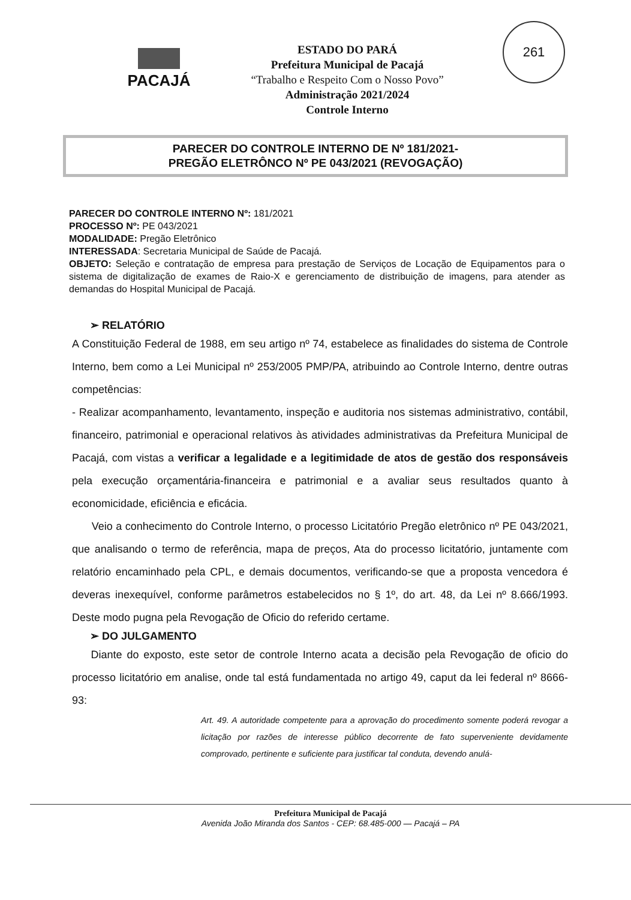PACAJÁ
ESTADO DO PARÁ
Prefeitura Municipal de Pacajá
“Trabalho e Respeito Com o Nosso Povo”
Administração 2021/2024
Controle Interno
261
PARECER DO CONTROLE INTERNO DE Nº 181/2021-
PREGÃO ELETRÔNCO Nº PE 043/2021 (REVOGAÇÃO)
PARECER DO CONTROLE INTERNO Nº: 181/2021
PROCESSO Nº: PE 043/2021
MODALIDADE: Pregão Eletrônico
INTERESSADA: Secretaria Municipal de Saúde de Pacajá.
OBJETO: Seleção e contratação de empresa para prestação de Serviços de Locação de Equipamentos para o sistema de digitalização de exames de Raio-X e gerenciamento de distribuição de imagens, para atender as demandas do Hospital Municipal de Pacajá.
➢ RELATÓRIO
A Constituição Federal de 1988, em seu artigo nº 74, estabelece as finalidades do sistema de Controle Interno, bem como a Lei Municipal nº 253/2005 PMP/PA, atribuindo ao Controle Interno, dentre outras competências:
- Realizar acompanhamento, levantamento, inspeção e auditoria nos sistemas administrativo, contábil, financeiro, patrimonial e operacional relativos às atividades administrativas da Prefeitura Municipal de Pacajá, com vistas a verificar a legalidade e a legitimidade de atos de gestão dos responsáveis pela execução orçamentária-financeira e patrimonial e a avaliar seus resultados quanto à economicidade, eficiência e eficácia.
Veio a conhecimento do Controle Interno, o processo Licitatório Pregão eletrônico nº PE 043/2021, que analisando o termo de referência, mapa de preços, Ata do processo licitatório, juntamente com relatório encaminhado pela CPL, e demais documentos, verificando-se que a proposta vencedora é deveras inexequível, conforme parâmetros estabelecidos no § 1º, do art. 48, da Lei nº 8.666/1993. Deste modo pugna pela Revogação de Oficio do referido certame.
➢ DO JULGAMENTO
Diante do exposto, este setor de controle Interno acata a decisão pela Revogação de oficio do processo licitatório em analise, onde tal está fundamentada no artigo 49, caput da lei federal nº 8666-93:
Art. 49. A autoridade competente para a aprovação do procedimento somente poderá revogar a licitação por razões de interesse público decorrente de fato superveniente devidamente comprovado, pertinente e suficiente para justificar tal conduta, devendo anulá-
Prefeitura Municipal de Pacajá
Avenida João Miranda dos Santos - CEP: 68.485-000 — Pacajá – PA